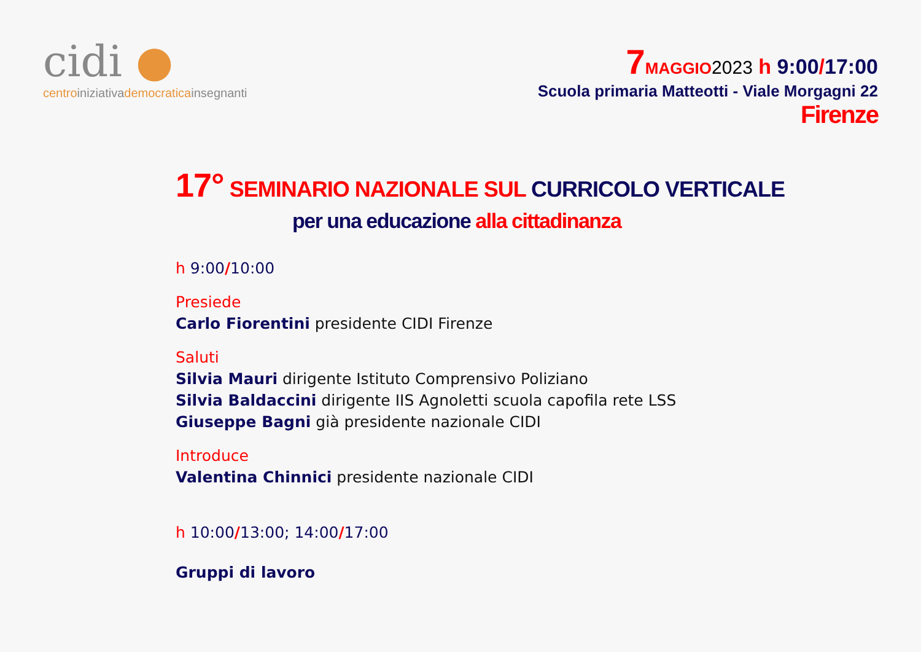cidi ●
centro iniziativa democratica insegnanti
7 MAGGIO 2023 h 9:00/17:00
Scuola primaria Matteotti - Viale Morgagni 22
Firenze
17° SEMINARIO NAZIONALE SUL CURRICOLO VERTICALE
per una educazione alla cittadinanza
h 9:00/10:00
Presiede
Carlo Fiorentini presidente CIDI Firenze
Saluti
Silvia Mauri dirigente Istituto Comprensivo Poliziano
Silvia Baldaccini dirigente IIS Agnoletti scuola capofila rete LSS
Giuseppe Bagni già presidente nazionale CIDI
Introduce
Valentina Chinnici presidente nazionale CIDI
h 10:00/13:00; 14:00/17:00
Gruppi di lavoro